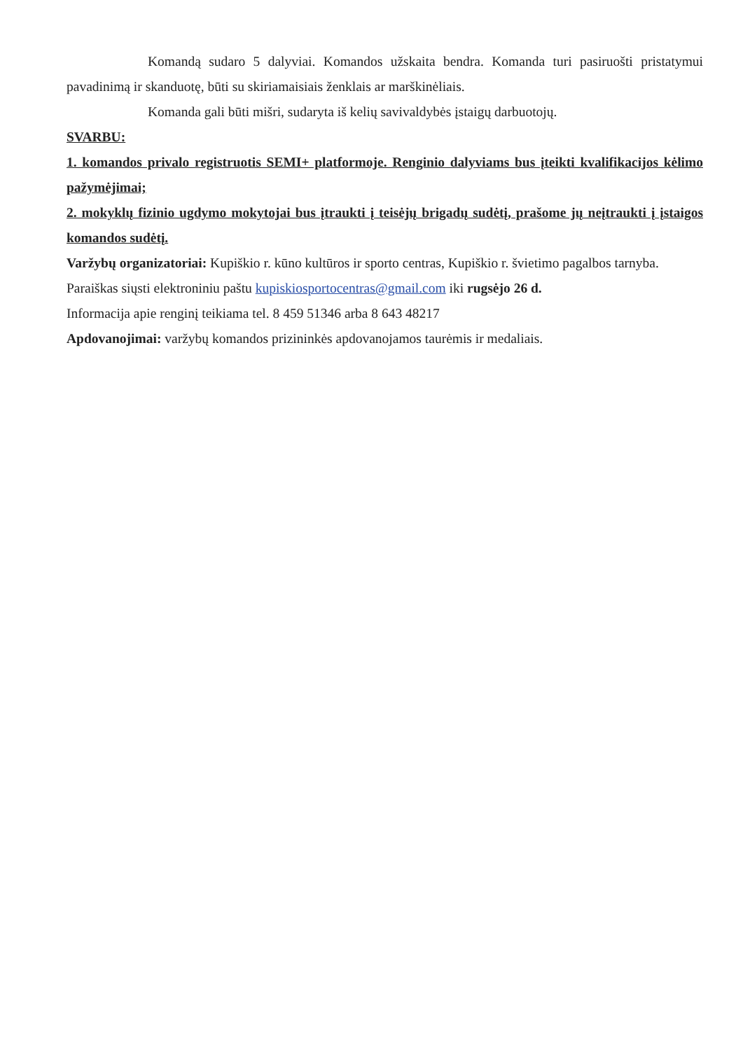Komandą sudaro 5 dalyviai. Komandos užskaita bendra. Komanda turi pasiruošti pristatymui pavadinimą ir skanduotę, būti su skiriamaisiais ženklais ar marškinėliais.
Komanda gali būti mišri, sudaryta iš kelių savivaldybės įstaigų darbuotojų.
SVARBU:
1. komandos privalo registruotis SEMI+ platformoje. Renginio dalyviams bus įteikti kvalifikacijos kėlimo pažymėjimai;
2. mokyklų fizinio ugdymo mokytojai bus įtraukti į teisėjų brigadų sudėtį, prašome jų neįtraukti į įstaigos komandos sudėtį.
Varžybų organizatoriai: Kupiškio r. kūno kultūros ir sporto centras, Kupiškio r. švietimo pagalbos tarnyba.
Paraiškas siųsti elektroniniu paštu kupiskiosportocentras@gmail.com iki rugsėjo 26 d.
Informacija apie renginį teikiama tel. 8 459 51346 arba 8 643 48217
Apdovanojimai: varžybų komandos prizininkės apdovanojamos taurėmis ir medaliais.